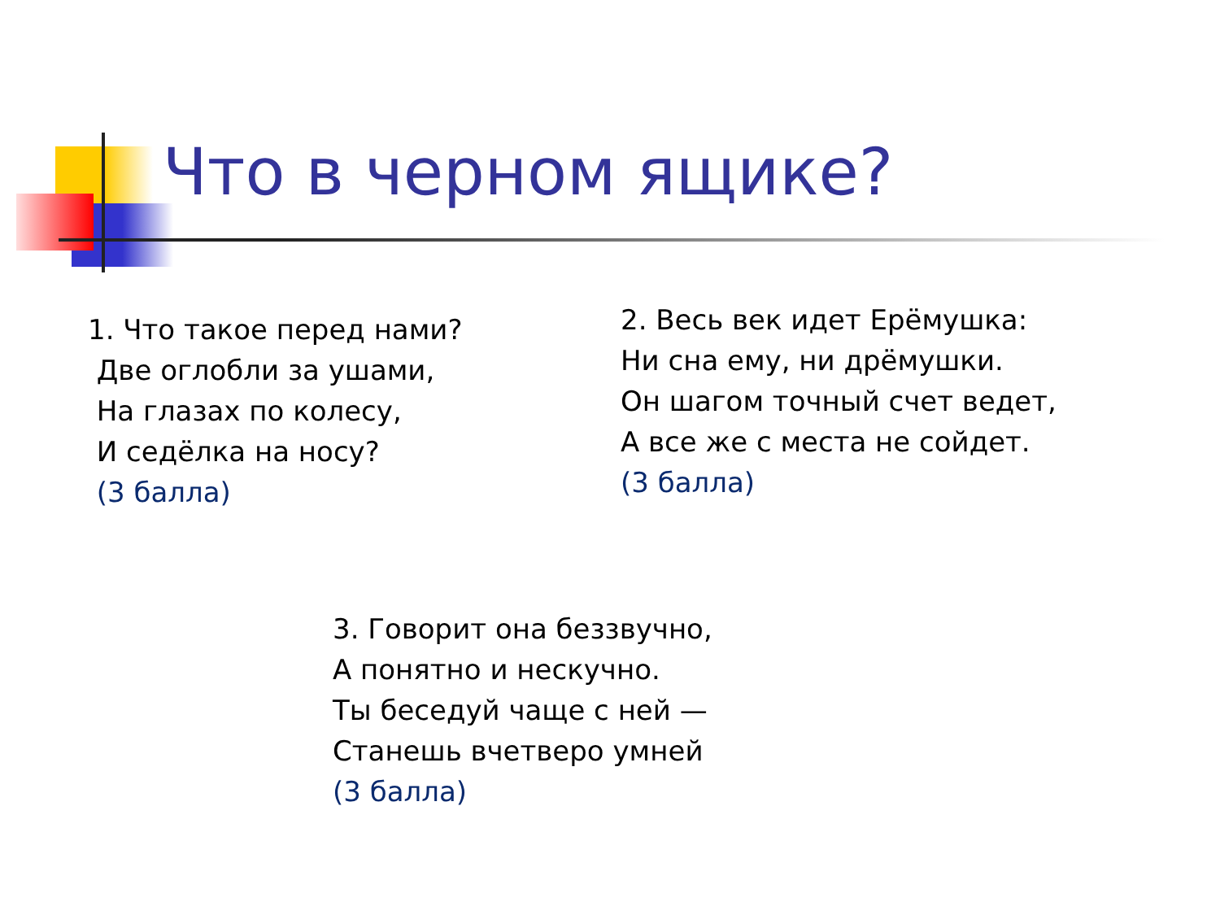Что в черном ящике?
1. Что такое перед нами?
Две оглобли за ушами,
На глазах по колесу,
И седёлка на носу?
(3 балла)
2. Весь век идет Ерёмушка:
Ни сна ему, ни дрёмушки.
Он шагом точный счет ведет,
А все же с места не сойдет.
(3 балла)
3. Говорит она беззвучно,
А понятно и нескучно.
Ты беседуй чаще с ней —
Станешь вчетверо умней
(3 балла)